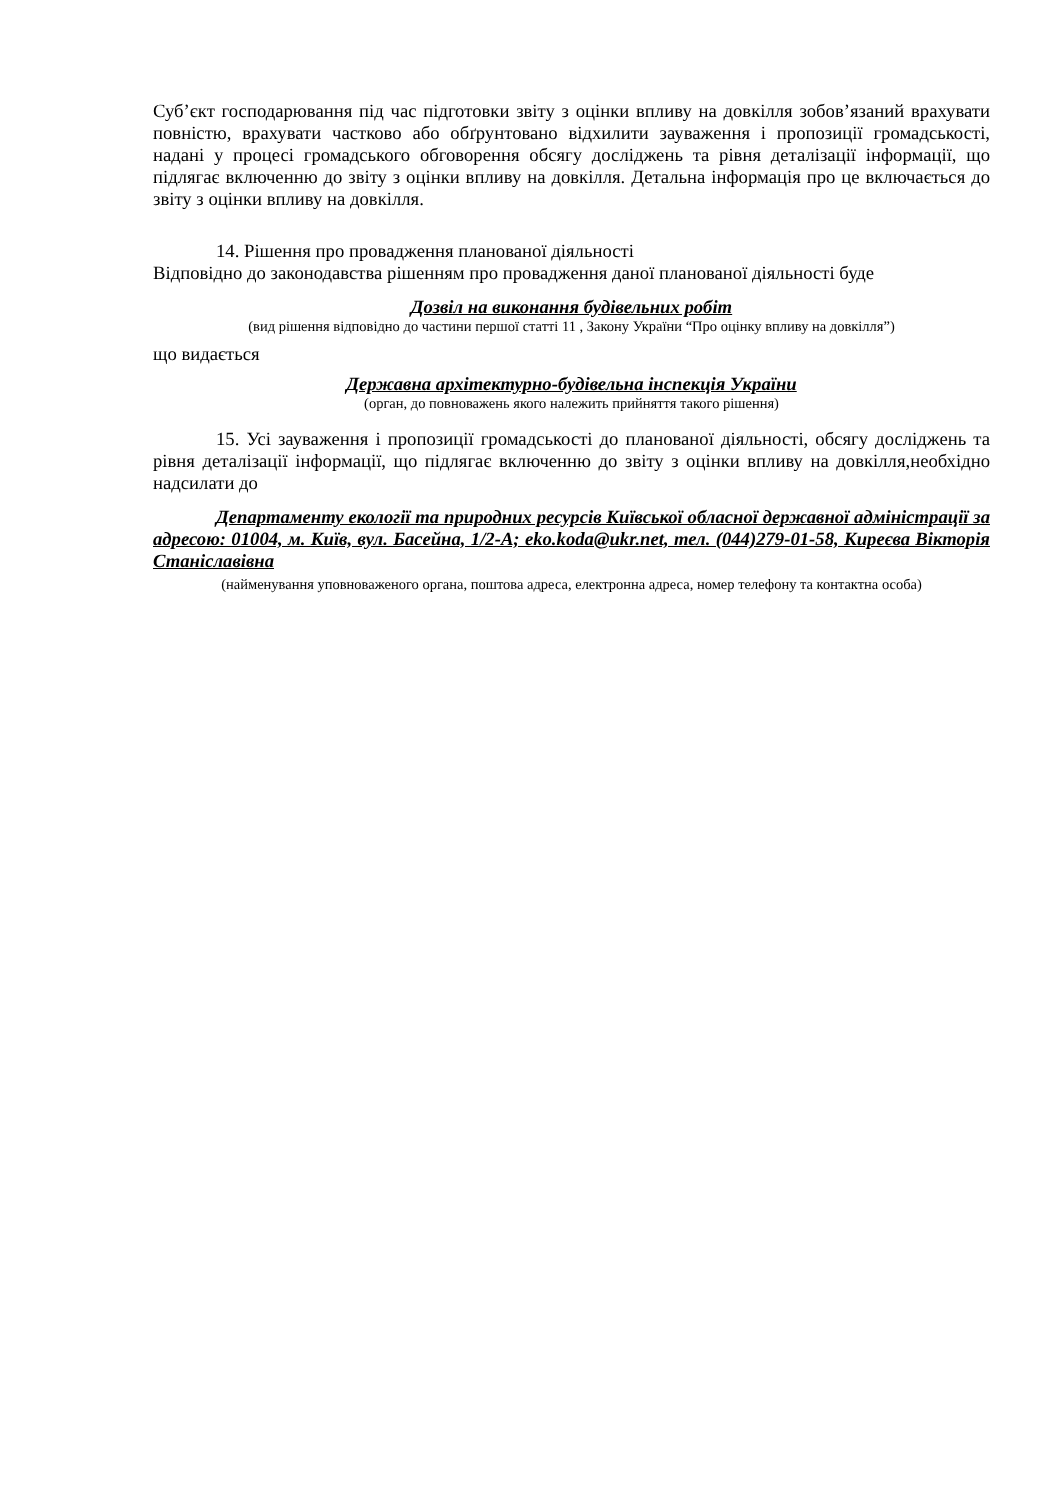Суб’єкт господарювання під час підготовки звіту з оцінки впливу на довкілля зобов’язаний врахувати повністю, врахувати частково або обґрунтовано відхилити зауваження і пропозиції громадськості, надані у процесі громадського обговорення обсягу досліджень та рівня деталізації інформації, що підлягає включенню до звіту з оцінки впливу на довкілля. Детальна інформація про це включається до звіту з оцінки впливу на довкілля.
14. Рішення про провадження планованої діяльності
Відповідно до законодавства рішенням про провадження даної планованої діяльності буде
Дозвіл на виконання будівельних робіт
(вид рішення відповідно до частини першої статті 11 , Закону України “Про оцінку впливу на довкілля”)
що видається
Державна архітектурно-будівельна інспекція України
(орган, до повноважень якого належить прийняття такого рішення)
15. Усі зауваження і пропозиції громадськості до планованої діяльності, обсягу досліджень та рівня деталізації інформації, що підлягає включенню до звіту з оцінки впливу на довкілля,необхідно надсилати до
Департаменту екології та природних ресурсів Київської обласної державної адміністрації за адресою: 01004, м. Київ, вул. Басейна, 1/2-А; eko.koda@ukr.net, тел. (044)279-01-58, Киреєва Вікторія Станіславівна
(найменування уповноваженого органа, поштова адреса, електронна адреса, номер телефону та контактна особа)